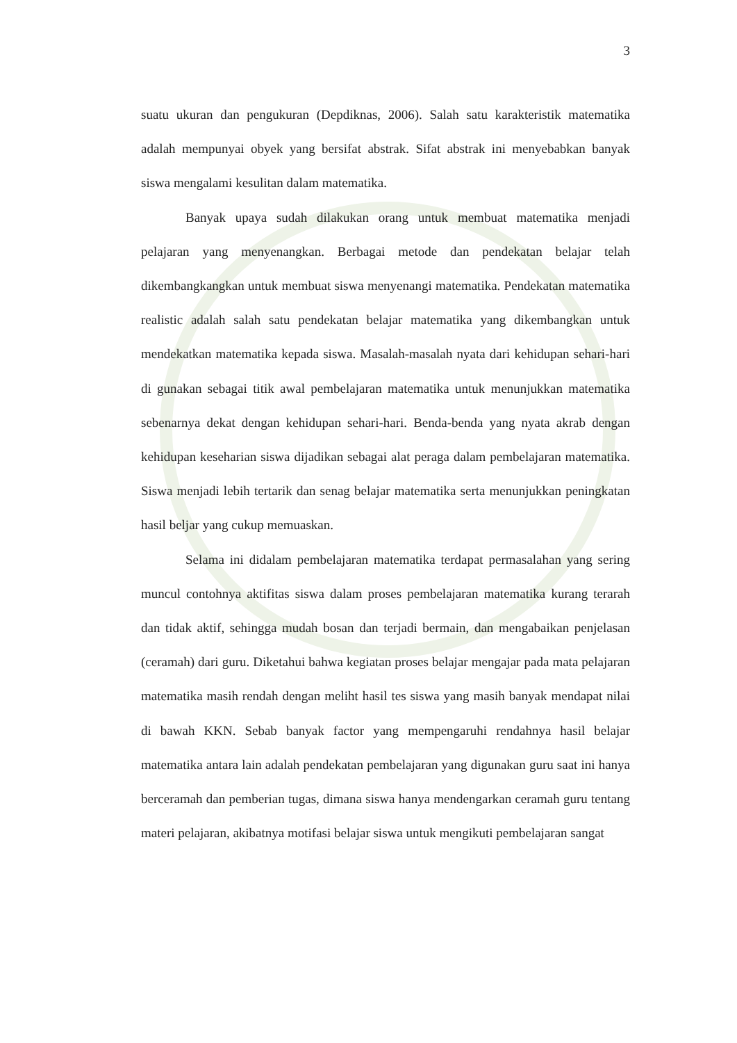3
suatu ukuran dan pengukuran (Depdiknas, 2006). Salah satu karakteristik matematika adalah mempunyai obyek yang bersifat abstrak. Sifat abstrak ini menyebabkan banyak siswa mengalami kesulitan dalam matematika.
Banyak upaya sudah dilakukan orang untuk membuat matematika menjadi pelajaran yang menyenangkan. Berbagai metode dan pendekatan belajar telah dikembangkangkan untuk membuat siswa menyenangi matematika. Pendekatan matematika realistic adalah salah satu pendekatan belajar matematika yang dikembangkan untuk mendekatkan matematika kepada siswa. Masalah-masalah nyata dari kehidupan sehari-hari di gunakan sebagai titik awal pembelajaran matematika untuk menunjukkan matematika sebenarnya dekat dengan kehidupan sehari-hari. Benda-benda yang nyata akrab dengan kehidupan keseharian siswa dijadikan sebagai alat peraga dalam pembelajaran matematika. Siswa menjadi lebih tertarik dan senag belajar matematika serta menunjukkan peningkatan hasil beljar yang cukup memuaskan.
Selama ini didalam pembelajaran matematika terdapat permasalahan yang sering muncul contohnya aktifitas siswa dalam proses pembelajaran matematika kurang terarah dan tidak aktif, sehingga mudah bosan dan terjadi bermain, dan mengabaikan penjelasan (ceramah) dari guru. Diketahui bahwa kegiatan proses belajar mengajar pada mata pelajaran matematika masih rendah dengan meliht hasil tes siswa yang masih banyak mendapat nilai di bawah KKN. Sebab banyak factor yang mempengaruhi rendahnya hasil belajar matematika antara lain adalah pendekatan pembelajaran yang digunakan guru saat ini hanya berceramah dan pemberian tugas, dimana siswa hanya mendengarkan ceramah guru tentang materi pelajaran, akibatnya motifasi belajar siswa untuk mengikuti pembelajaran sangat